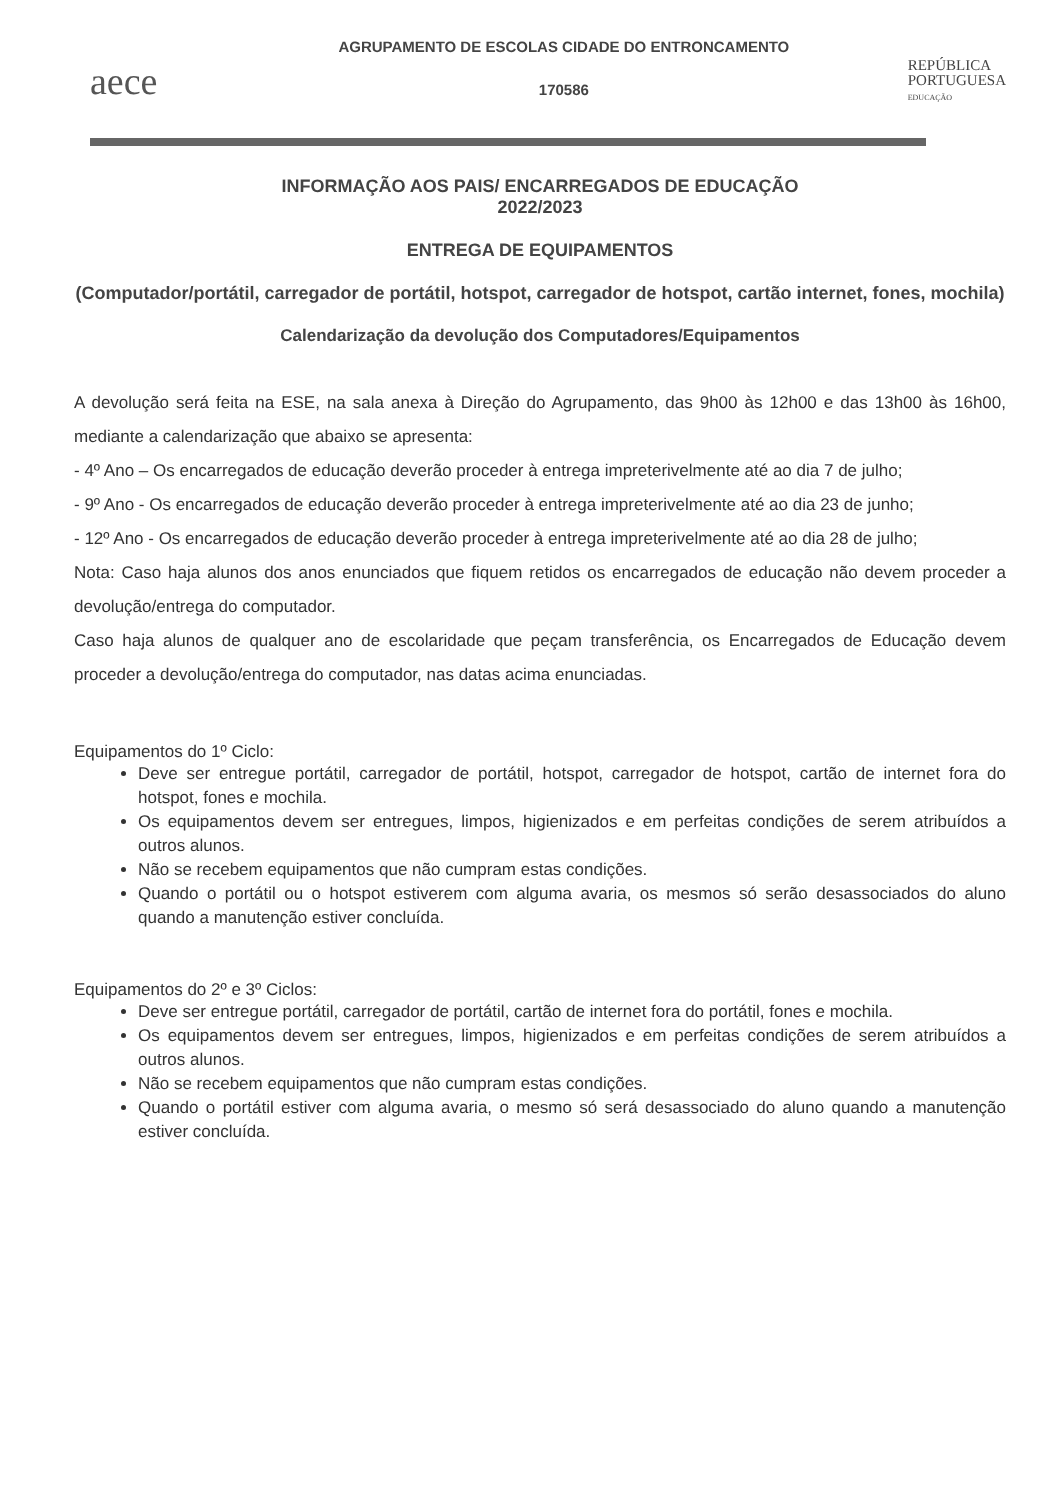aece
AGRUPAMENTO DE ESCOLAS CIDADE DO ENTRONCAMENTO
170586
REPÚBLICA
PORTUGUESA
EDUCAÇÃO
INFORMAÇÃO AOS PAIS/ ENCARREGADOS DE EDUCAÇÃO
2022/2023
ENTREGA DE EQUIPAMENTOS
(Computador/portátil, carregador de portátil, hotspot, carregador de hotspot, cartão internet, fones, mochila)
Calendarização da devolução dos Computadores/Equipamentos
A devolução será feita na ESE, na sala anexa à Direção do Agrupamento, das 9h00 às 12h00 e das 13h00 às 16h00, mediante a calendarização que abaixo se apresenta:
- 4º Ano – Os encarregados de educação deverão proceder à entrega impreterivelmente até ao dia 7 de julho;
- 9º Ano - Os encarregados de educação deverão proceder à entrega impreterivelmente até ao dia 23 de junho;
- 12º Ano - Os encarregados de educação deverão proceder à entrega impreterivelmente até ao dia 28 de julho;
Nota: Caso haja alunos dos anos enunciados que fiquem retidos os encarregados de educação não devem proceder a devolução/entrega do computador.
Caso haja alunos de qualquer ano de escolaridade que peçam transferência, os Encarregados de Educação devem proceder a devolução/entrega do computador, nas datas acima enunciadas.
Equipamentos do 1º Ciclo:
Deve ser entregue portátil, carregador de portátil, hotspot, carregador de hotspot, cartão de internet fora do hotspot, fones e mochila.
Os equipamentos devem ser entregues, limpos, higienizados e em perfeitas condições de serem atribuídos a outros alunos.
Não se recebem equipamentos que não cumpram estas condições.
Quando o portátil ou o hotspot estiverem com alguma avaria, os mesmos só serão desassociados do aluno quando a manutenção estiver concluída.
Equipamentos do 2º e 3º Ciclos:
Deve ser entregue portátil, carregador de portátil, cartão de internet fora do portátil, fones e mochila.
Os equipamentos devem ser entregues, limpos, higienizados e em perfeitas condições de serem atribuídos a outros alunos.
Não se recebem equipamentos que não cumpram estas condições.
Quando o portátil estiver com alguma avaria, o mesmo só será desassociado do aluno quando a manutenção estiver concluída.